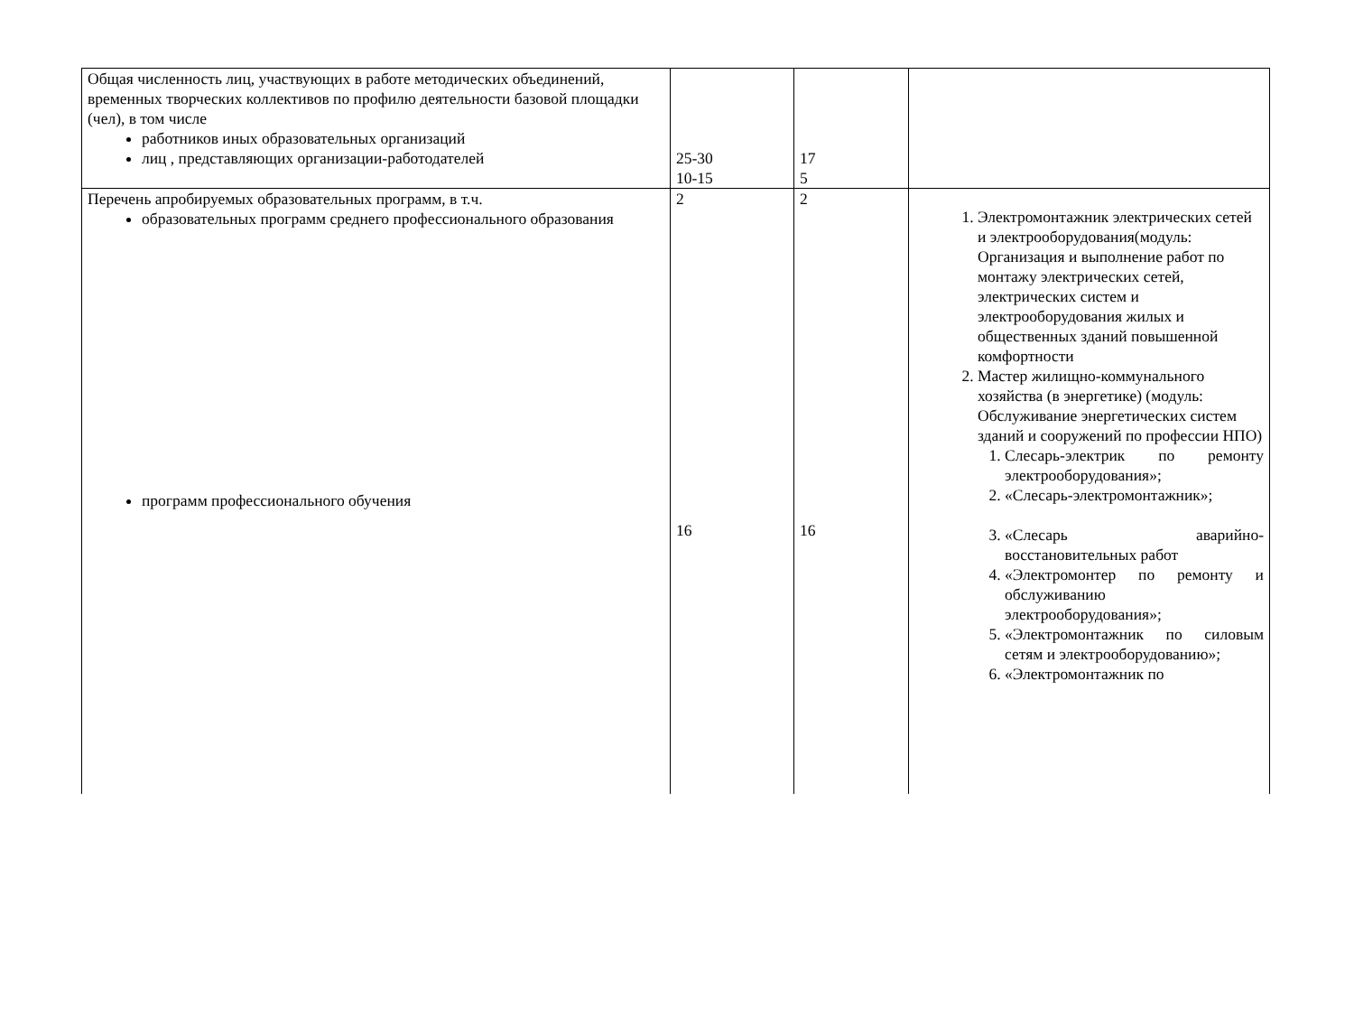| Общая численность лиц, участвующих в работе методических объединений, временных творческих коллективов по профилю деятельности базовой площадки (чел), в том числе работников иных образовательных организаций лиц , представляющих организации-работодателей | 25-30 10-15 | 17 5 | |
| Перечень апробируемых образовательных программ, в т.ч. образовательных программ среднего профессионального образования программ профессионального обучения | 2 16 | 2 16 | 1. Электромонтажник электрических сетей и электрооборудования(модуль: Организация и выполнение работ по монтажу электрических сетей, электрических систем и электрооборудования жилых и общественных зданий повышенной комфортности 2. Мастер жилищно-коммунального хозяйства (в энергетике) (модуль: Обслуживание энергетических систем зданий и сооружений по профессии НПО) 1. Слесарь-электрик по ремонту электрооборудования»; 2. «Слесарь-электромонтажник»; 3. «Слесарь аварийно-восстановительных работ 4. «Электромонтер по ремонту и обслуживанию электрооборудования»; 5. «Электромонтажник по силовым сетям и электрооборудованию»; 6. «Электромонтажник по |